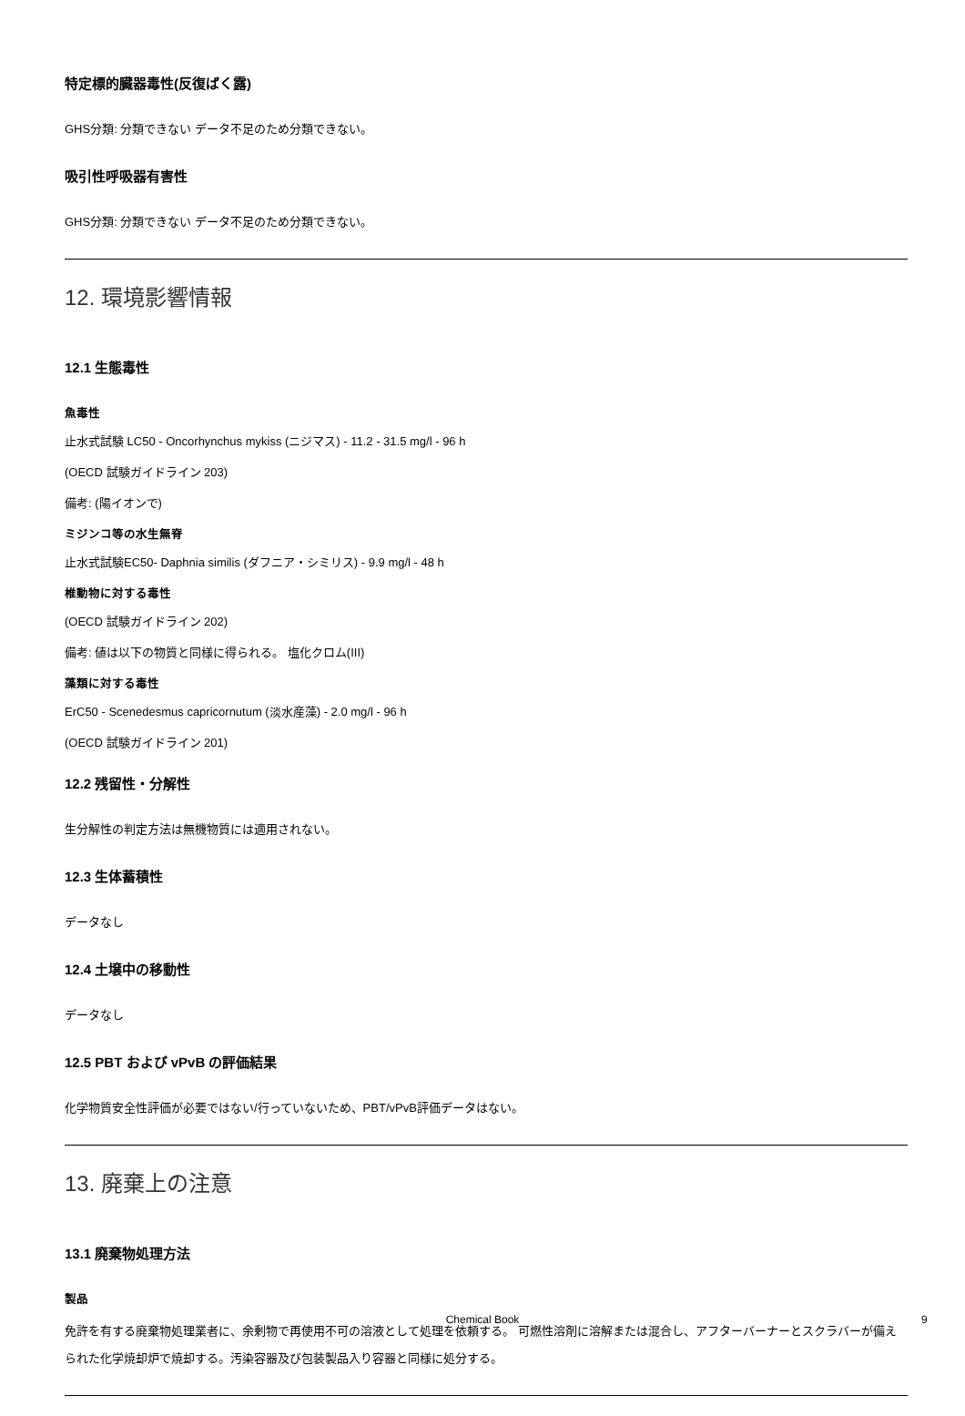特定標的臓器毒性(反復ばく露)
GHS分類: 分類できない データ不足のため分類できない。
吸引性呼吸器有害性
GHS分類: 分類できない データ不足のため分類できない。
12. 環境影響情報
12.1 生態毒性
魚毒性
止水式試験 LC50 - Oncorhynchus mykiss (ニジマス) - 11.2 - 31.5 mg/l - 96 h
(OECD 試験ガイドライン 203)
備考: (陽イオンで)
ミジンコ等の水生無脊
止水式試験EC50- Daphnia similis (ダフニア・シミリス) - 9.9 mg/l - 48 h
椎動物に対する毒性
(OECD 試験ガイドライン 202)
備考: 値は以下の物質と同様に得られる。 塩化クロム(III)
藻類に対する毒性
ErC50 - Scenedesmus capricornutum (淡水産藻) - 2.0 mg/l - 96 h
(OECD 試験ガイドライン 201)
12.2 残留性・分解性
生分解性の判定方法は無機物質には適用されない。
12.3 生体蓄積性
データなし
12.4 土壌中の移動性
データなし
12.5 PBT および vPvB の評価結果
化学物質安全性評価が必要ではない/行っていないため、PBT/vPvB評価データはない。
13. 廃棄上の注意
13.1 廃棄物処理方法
製品
免許を有する廃棄物処理業者に、余剰物で再使用不可の溶液として処理を依頼する。 可燃性溶剤に溶解または混合し、アフターバーナーとスクラバーが備えられた化学焼却炉で焼却する。汚染容器及び包装製品入り容器と同様に処分する。
Chemical Book 9